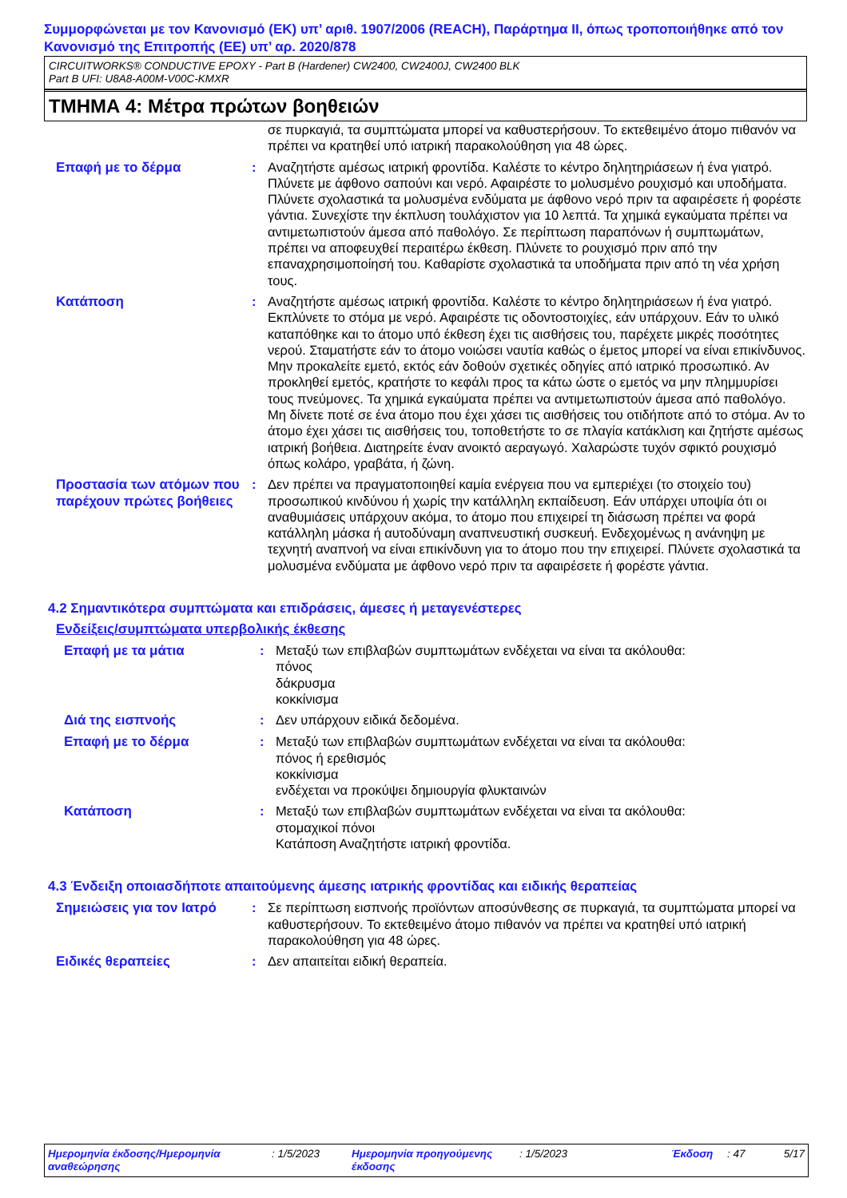Συμμορφώνεται με τον Κανονισμό (ΕΚ) υπ’ αριθ. 1907/2006 (REACH), Παράρτημα II, όπως τροποποιήθηκε από τον Κανονισμό της Επιτροπής (ΕΕ) υπ’ αρ. 2020/878
CIRCUITWORKS® CONDUCTIVE EPOXY - Part B (Hardener) CW2400, CW2400J, CW2400 BLK
Part B UFI: U8A8-A00M-V00C-KMXR
ΤΜΗΜΑ 4: Μέτρα πρώτων βοηθειών
σε πυρκαγιά, τα συμπτώματα μπορεί να καθυστερήσουν. Το εκτεθειμένο άτομο πιθανόν να πρέπει να κρατηθεί υπό ιατρική παρακολούθηση για 48 ώρες.
Επαφή με το δέρμα
: Αναζητήστε αμέσως ιατρική φροντίδα. Καλέστε το κέντρο δηλητηριάσεων ή ένα γιατρό. Πλύνετε με άφθονο σαπούνι και νερό. Αφαιρέστε το μολυσμένο ρουχισμό και υποδήματα. Πλύνετε σχολαστικά τα μολυσμένα ενδύματα με άφθονο νερό πριν τα αφαιρέσετε ή φορέστε γάντια. Συνεχίστε την έκπλυση τουλάχιστον για 10 λεπτά. Τα χημικά εγκαύματα πρέπει να αντιμετωπιστούν άμεσα από παθολόγο. Σε περίπτωση παραπόνων ή συμπτωμάτων, πρέπει να αποφευχθεί περαιτέρω έκθεση. Πλύνετε το ρουχισμό πριν από την επαναχρησιμοποίησή του. Καθαρίστε σχολαστικά τα υποδήματα πριν από τη νέα χρήση τους.
Κατάποση
: Αναζητήστε αμέσως ιατρική φροντίδα. Καλέστε το κέντρο δηλητηριάσεων ή ένα γιατρό. Εκπλύνετε το στόμα με νερό. Αφαιρέστε τις οδοντοστοιχίες, εάν υπάρχουν. Εάν το υλικό καταπόθηκε και το άτομο υπό έκθεση έχει τις αισθήσεις του, παρέχετε μικρές ποσότητες νερού. Σταματήστε εάν το άτομο νοιώσει ναυτία καθώς ο έμετος μπορεί να είναι επικίνδυνος. Μην προκαλείτε εμετό, εκτός εάν δοθούν σχετικές οδηγίες από ιατρικό προσωπικό. Αν προκληθεί εμετός, κρατήστε το κεφάλι προς τα κάτω ώστε ο εμετός να μην πλημμυρίσει τους πνεύμονες. Τα χημικά εγκαύματα πρέπει να αντιμετωπιστούν άμεσα από παθολόγο. Μη δίνετε ποτέ σε ένα άτομο που έχει χάσει τις αισθήσεις του οτιδήποτε από το στόμα. Αν το άτομο έχει χάσει τις αισθήσεις του, τοποθετήστε το σε πλαγία κατάκλιση και ζητήστε αμέσως ιατρική βοήθεια. Διατηρείτε έναν ανοικτό αεραγωγό. Χαλαρώστε τυχόν σφικτό ρουχισμό όπως κολάρο, γραβάτα, ή ζώνη.
Προστασία των ατόμων που παρέχουν πρώτες βοήθειες
: Δεν πρέπει να πραγματοποιηθεί καμία ενέργεια που να εμπεριέχει (το στοιχείο του) προσωπικού κινδύνου ή χωρίς την κατάλληλη εκπαίδευση. Εάν υπάρχει υποψία ότι οι αναθυμιάσεις υπάρχουν ακόμα, το άτομο που επιχειρεί τη διάσωση πρέπει να φορά κατάλληλη μάσκα ή αυτοδύναμη αναπνευστική συσκευή. Ενδεχομένως η ανάνηψη με τεχνητή αναπνοή να είναι επικίνδυνη για το άτομο που την επιχειρεί. Πλύνετε σχολαστικά τα μολυσμένα ενδύματα με άφθονο νερό πριν τα αφαιρέσετε ή φορέστε γάντια.
4.2 Σημαντικότερα συμπτώματα και επιδράσεις, άμεσες ή μεταγενέστερες
Ενδείξεις/συμπτώματα υπερβολικής έκθεσης
Επαφή με τα μάτια
: Μεταξύ των επιβλαβών συμπτωμάτων ενδέχεται να είναι τα ακόλουθα:
πόνος
δάκρυσμα
κοκκίνισμα
Διά της εισπνοής
: Δεν υπάρχουν ειδικά δεδομένα.
Επαφή με το δέρμα
: Μεταξύ των επιβλαβών συμπτωμάτων ενδέχεται να είναι τα ακόλουθα:
πόνος ή ερεθισμός
κοκκίνισμα
ενδέχεται να προκύψει δημιουργία φλυκταινών
Κατάποση
: Μεταξύ των επιβλαβών συμπτωμάτων ενδέχεται να είναι τα ακόλουθα:
στομαχικοί πόνοι
Κατάποση Αναζητήστε ιατρική φροντίδα.
4.3 Ένδειξη οποιασδήποτε απαιτούμενης άμεσης ιατρικής φροντίδας και ειδικής θεραπείας
Σημειώσεις για τον Ιατρό
: Σε περίπτωση εισπνοής προϊόντων αποσύνθεσης σε πυρκαγιά, τα συμπτώματα μπορεί να καθυστερήσουν. Το εκτεθειμένο άτομο πιθανόν να πρέπει να κρατηθεί υπό ιατρική παρακολούθηση για 48 ώρες.
Ειδικές θεραπείες
: Δεν απαιτείται ειδική θεραπεία.
Ημερομηνία έκδοσης/Ημερομηνία αναθεώρησης
: 1/5/2023 Ημερομηνία προηγούμενης έκδοσης
: 1/5/2023 Έκδοση : 47 5/17